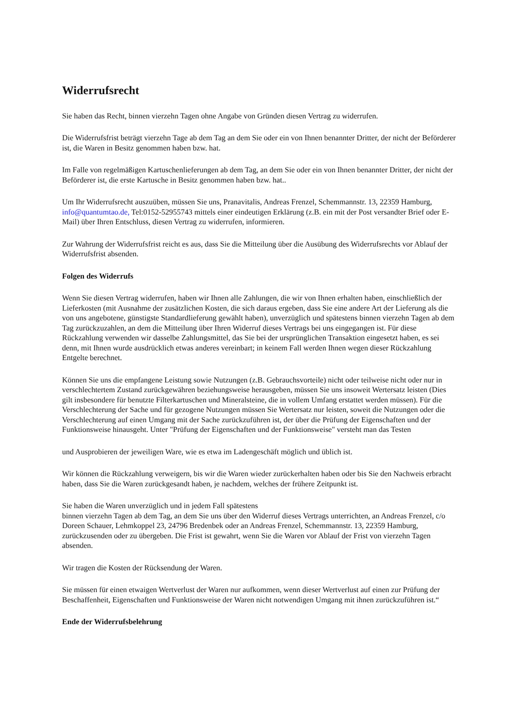Widerrufsrecht
Sie haben das Recht, binnen vierzehn Tagen ohne Angabe von Gründen diesen Vertrag zu widerrufen.
Die Widerrufsfrist beträgt vierzehn Tage ab dem Tag an dem Sie oder ein von Ihnen benannter Dritter, der nicht der Beförderer ist, die Waren in Besitz genommen haben bzw. hat.
Im Falle von regelmäßigen Kartuschenlieferungen ab dem Tag, an dem Sie oder ein von Ihnen benannter Dritter, der nicht der Beförderer ist, die erste Kartusche in Besitz genommen haben bzw. hat..
Um Ihr Widerrufsrecht auszuüben, müssen Sie uns, Pranavitalis, Andreas Frenzel, Schemmannstr. 13, 22359 Hamburg, info@quantumtao.de, Tel:0152-52955743 mittels einer eindeutigen Erklärung (z.B. ein mit der Post versandter Brief oder E-Mail) über Ihren Entschluss, diesen Vertrag zu widerrufen, informieren.
Zur Wahrung der Widerrufsfrist reicht es aus, dass Sie die Mitteilung über die Ausübung des Widerrufsrechts vor Ablauf der Widerrufsfrist absenden.
Folgen des Widerrufs
Wenn Sie diesen Vertrag widerrufen, haben wir Ihnen alle Zahlungen, die wir von Ihnen erhalten haben, einschließlich der Lieferkosten (mit Ausnahme der zusätzlichen Kosten, die sich daraus ergeben, dass Sie eine andere Art der Lieferung als die von uns angebotene, günstigste Standardlieferung gewählt haben), unverzüglich und spätestens binnen vierzehn Tagen ab dem Tag zurückzuzahlen, an dem die Mitteilung über Ihren Widerruf dieses Vertrags bei uns eingegangen ist. Für diese Rückzahlung verwenden wir dasselbe Zahlungsmittel, das Sie bei der ursprünglichen Transaktion eingesetzt haben, es sei denn, mit Ihnen wurde ausdrücklich etwas anderes vereinbart; in keinem Fall werden Ihnen wegen dieser Rückzahlung Entgelte berechnet.
Können Sie uns die empfangene Leistung sowie Nutzungen (z.B. Gebrauchsvorteile) nicht oder teilweise nicht oder nur in verschlechtertem Zustand zurückgewähren beziehungsweise herausgeben, müssen Sie uns insoweit Wertersatz leisten (Dies gilt insbesondere für benutzte Filterkartuschen und Mineralsteine, die in vollem Umfang erstattet werden müssen). Für die Verschlechterung der Sache und für gezogene Nutzungen müssen Sie Wertersatz nur leisten, soweit die Nutzungen oder die Verschlechterung auf einen Umgang mit der Sache zurückzuführen ist, der über die Prüfung der Eigenschaften und der Funktionsweise hinausgeht. Unter "Prüfung der Eigenschaften und der Funktionsweise" versteht man das Testen
und Ausprobieren der jeweiligen Ware, wie es etwa im Ladengeschäft möglich und üblich ist.
Wir können die Rückzahlung verweigern, bis wir die Waren wieder zurückerhalten haben oder bis Sie den Nachweis erbracht haben, dass Sie die Waren zurückgesandt haben, je nachdem, welches der frühere Zeitpunkt ist.
Sie haben die Waren unverzüglich und in jedem Fall spätestens
binnen vierzehn Tagen ab dem Tag, an dem Sie uns über den Widerruf dieses Vertrags unterrichten, an Andreas Frenzel, c/o Doreen Schauer, Lehmkoppel 23, 24796 Bredenbek oder an Andreas Frenzel, Schemmannstr. 13, 22359 Hamburg, zurückzusenden oder zu übergeben. Die Frist ist gewahrt, wenn Sie die Waren vor Ablauf der Frist von vierzehn Tagen absenden.
Wir tragen die Kosten der Rücksendung der Waren.
Sie müssen für einen etwaigen Wertverlust der Waren nur aufkommen, wenn dieser Wertverlust auf einen zur Prüfung der Beschaffenheit, Eigenschaften und Funktionsweise der Waren nicht notwendigen Umgang mit ihnen zurückzuführen ist.“
Ende der Widerrufsbelehrung